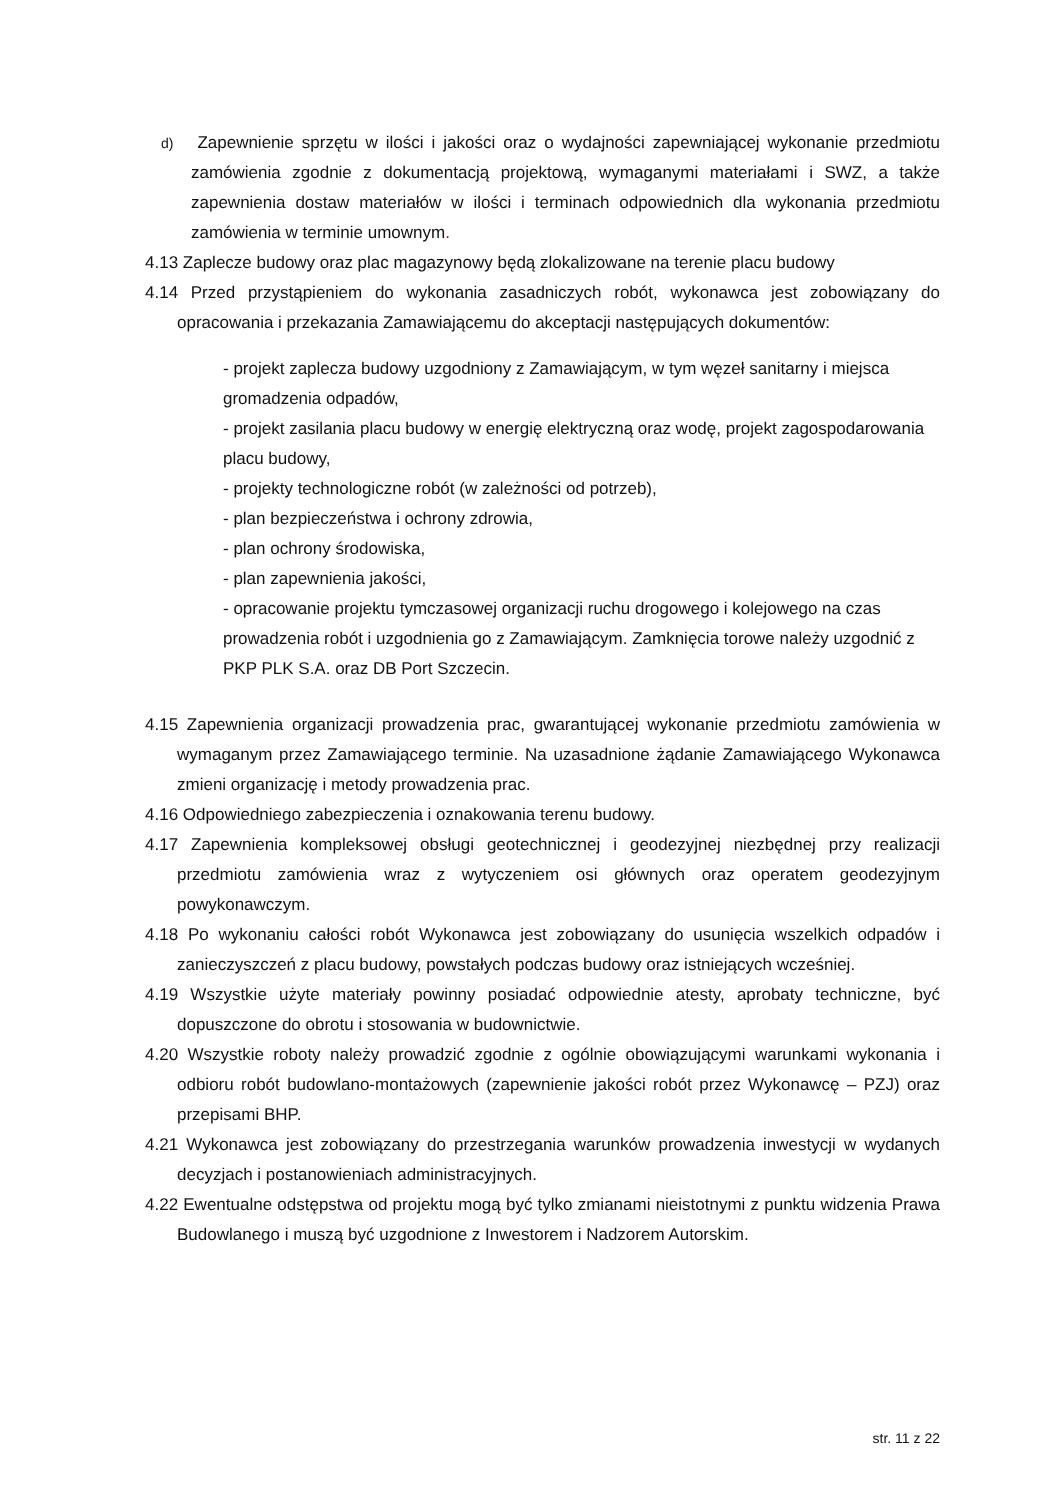d) Zapewnienie sprzętu w ilości i jakości oraz o wydajności zapewniającej wykonanie przedmiotu zamówienia zgodnie z dokumentacją projektową, wymaganymi materiałami i SWZ, a także zapewnienia dostaw materiałów w ilości i terminach odpowiednich dla wykonania przedmiotu zamówienia w terminie umownym.
4.13 Zaplecze budowy oraz plac magazynowy będą zlokalizowane na terenie placu budowy
4.14 Przed przystąpieniem do wykonania zasadniczych robót, wykonawca jest zobowiązany do opracowania i przekazania Zamawiającemu do akceptacji następujących dokumentów:
- projekt zaplecza budowy uzgodniony z Zamawiającym, w tym węzeł sanitarny i miejsca gromadzenia odpadów,
- projekt zasilania placu budowy w energię elektryczną oraz wodę, projekt zagospodarowania placu budowy,
- projekty technologiczne robót (w zależności od potrzeb),
- plan bezpieczeństwa i ochrony zdrowia,
- plan ochrony środowiska,
- plan zapewnienia jakości,
- opracowanie projektu tymczasowej organizacji ruchu drogowego i kolejowego na czas prowadzenia robót i uzgodnienia go z Zamawiającym. Zamknięcia torowe należy uzgodnić z PKP PLK S.A. oraz DB Port Szczecin.
4.15 Zapewnienia organizacji prowadzenia prac, gwarantującej wykonanie przedmiotu zamówienia w wymaganym przez Zamawiającego terminie. Na uzasadnione żądanie Zamawiającego Wykonawca zmieni organizację i metody prowadzenia prac.
4.16 Odpowiedniego zabezpieczenia i oznakowania terenu budowy.
4.17 Zapewnienia kompleksowej obsługi geotechnicznej i geodezyjnej niezbędnej przy realizacji przedmiotu zamówienia wraz z wytyczeniem osi głównych oraz operatem geodezyjnym powykonawczym.
4.18 Po wykonaniu całości robót Wykonawca jest zobowiązany do usunięcia wszelkich odpadów i zanieczyszczeń z placu budowy, powstałych podczas budowy oraz istniejących wcześniej.
4.19 Wszystkie użyte materiały powinny posiadać odpowiednie atesty, aprobaty techniczne, być dopuszczone do obrotu i stosowania w budownictwie.
4.20 Wszystkie roboty należy prowadzić zgodnie z ogólnie obowiązującymi warunkami wykonania i odbioru robót budowlano-montażowych (zapewnienie jakości robót przez Wykonawcę – PZJ) oraz przepisami BHP.
4.21 Wykonawca jest zobowiązany do przestrzegania warunków prowadzenia inwestycji w wydanych decyzjach i postanowieniach administracyjnych.
4.22 Ewentualne odstępstwa od projektu mogą być tylko zmianami nieistotnymi z punktu widzenia Prawa Budowlanego i muszą być uzgodnione z Inwestorem i Nadzorem Autorskim.
str. 11 z 22